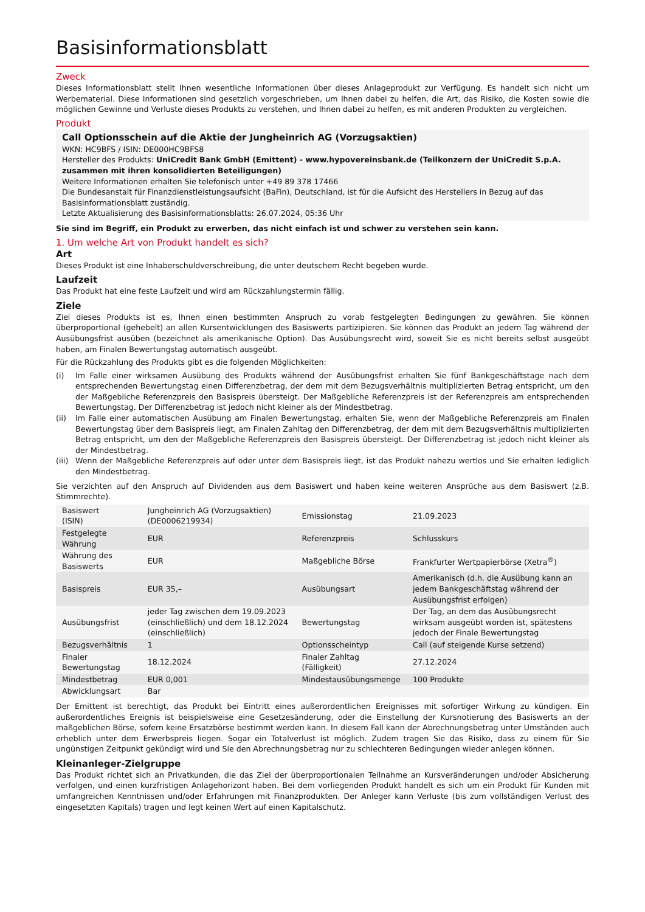Basisinformationsblatt
Zweck
Dieses Informationsblatt stellt Ihnen wesentliche Informationen über dieses Anlageprodukt zur Verfügung. Es handelt sich nicht um Werbematerial. Diese Informationen sind gesetzlich vorgeschrieben, um Ihnen dabei zu helfen, die Art, das Risiko, die Kosten sowie die möglichen Gewinne und Verluste dieses Produkts zu verstehen, und Ihnen dabei zu helfen, es mit anderen Produkten zu vergleichen.
Produkt
Call Optionsschein auf die Aktie der Jungheinrich AG (Vorzugsaktien)
WKN: HC9BFS / ISIN: DE000HC9BFS8
Hersteller des Produkts: UniCredit Bank GmbH (Emittent) - www.hypovereinsbank.de (Teilkonzern der UniCredit S.p.A. zusammen mit ihren konsolidierten Beteiligungen)
Weitere Informationen erhalten Sie telefonisch unter +49 89 378 17466
Die Bundesanstalt für Finanzdienstleistungsaufsicht (BaFin), Deutschland, ist für die Aufsicht des Herstellers in Bezug auf das Basisinformationsblatt zuständig.
Letzte Aktualisierung des Basisinformationsblatts: 26.07.2024, 05:36 Uhr
Sie sind im Begriff, ein Produkt zu erwerben, das nicht einfach ist und schwer zu verstehen sein kann.
1. Um welche Art von Produkt handelt es sich?
Art
Dieses Produkt ist eine Inhaberschuldverschreibung, die unter deutschem Recht begeben wurde.
Laufzeit
Das Produkt hat eine feste Laufzeit und wird am Rückzahlungstermin fällig.
Ziele
Ziel dieses Produkts ist es, Ihnen einen bestimmten Anspruch zu vorab festgelegten Bedingungen zu gewähren. Sie können überproportional (gehebelt) an allen Kursentwicklungen des Basiswerts partizipieren. Sie können das Produkt an jedem Tag während der Ausübungsfrist ausüben (bezeichnet als amerikanische Option). Das Ausübungsrecht wird, soweit Sie es nicht bereits selbst ausgeübt haben, am Finalen Bewertungstag automatisch ausgeübt.
Für die Rückzahlung des Produkts gibt es die folgenden Möglichkeiten:
(i) Im Falle einer wirksamen Ausübung des Produkts während der Ausübungsfrist erhalten Sie fünf Bankgeschäftstage nach dem entsprechenden Bewertungstag einen Differenzbetrag, der dem mit dem Bezugsverhältnis multiplizierten Betrag entspricht, um den der Maßgebliche Referenzpreis den Basispreis übersteigt. Der Maßgebliche Referenzpreis ist der Referenzpreis am entsprechenden Bewertungstag. Der Differenzbetrag ist jedoch nicht kleiner als der Mindestbetrag.
(ii) Im Falle einer automatischen Ausübung am Finalen Bewertungstag, erhalten Sie, wenn der Maßgebliche Referenzpreis am Finalen Bewertungstag über dem Basispreis liegt, am Finalen Zahltag den Differenzbetrag, der dem mit dem Bezugsverhältnis multiplizierten Betrag entspricht, um den der Maßgebliche Referenzpreis den Basispreis übersteigt. Der Differenzbetrag ist jedoch nicht kleiner als der Mindestbetrag.
(iii) Wenn der Maßgebliche Referenzpreis auf oder unter dem Basispreis liegt, ist das Produkt nahezu wertlos und Sie erhalten lediglich den Mindestbetrag.
Sie verzichten auf den Anspruch auf Dividenden aus dem Basiswert und haben keine weiteren Ansprüche aus dem Basiswert (z.B. Stimmrechte).
| Basiswert (ISIN) | Jungheinrich AG (Vorzugsaktien) (DE0006219934) | Emissionstag | 21.09.2023 |
| Festgelegte Währung | EUR | Referenzpreis | Schlusskurs |
| Währung des Basiswerts | EUR | Maßgebliche Börse | Frankfurter Wertpapierbörse (Xetra<sup>®</sup>) |
| Basispreis | EUR 35,– | Ausübungsart | Amerikanisch (d.h. die Ausübung kann an jedem Bankgeschäftstag während der Ausübungsfrist erfolgen) |
| Ausübungsfrist | jeder Tag zwischen dem 19.09.2023 (einschließlich) und dem 18.12.2024 (einschließlich) | Bewertungstag | Der Tag, an dem das Ausübungsrecht wirksam ausgeübt worden ist, spätestens jedoch der Finale Bewertungstag |
| Bezugsverhältnis | 1 | Optionsscheintyp | Call (auf steigende Kurse setzend) |
| Finaler Bewertungstag | 18.12.2024 | Finaler Zahltag (Fälligkeit) | 27.12.2024 |
| Mindestbetrag | EUR 0,001 | Mindestausübungsmenge | 100 Produkte |
| Abwicklungsart | Bar | | |
Der Emittent ist berechtigt, das Produkt bei Eintritt eines außerordentlichen Ereignisses mit sofortiger Wirkung zu kündigen. Ein außerordentliches Ereignis ist beispielsweise eine Gesetzesänderung, oder die Einstellung der Kursnotierung des Basiswerts an der maßgeblichen Börse, sofern keine Ersatzbörse bestimmt werden kann. In diesem Fall kann der Abrechnungsbetrag unter Umständen auch erheblich unter dem Erwerbspreis liegen. Sogar ein Totalverlust ist möglich. Zudem tragen Sie das Risiko, dass zu einem für Sie ungünstigen Zeitpunkt gekündigt wird und Sie den Abrechnungsbetrag nur zu schlechteren Bedingungen wieder anlegen können.
Kleinanleger-Zielgruppe
Das Produkt richtet sich an Privatkunden, die das Ziel der überproportionalen Teilnahme an Kursveränderungen und/oder Absicherung verfolgen, und einen kurzfristigen Anlagehorizont haben. Bei dem vorliegenden Produkt handelt es sich um ein Produkt für Kunden mit umfangreichen Kenntnissen und/oder Erfahrungen mit Finanzprodukten. Der Anleger kann Verluste (bis zum vollständigen Verlust des eingesetzten Kapitals) tragen und legt keinen Wert auf einen Kapitalschutz.